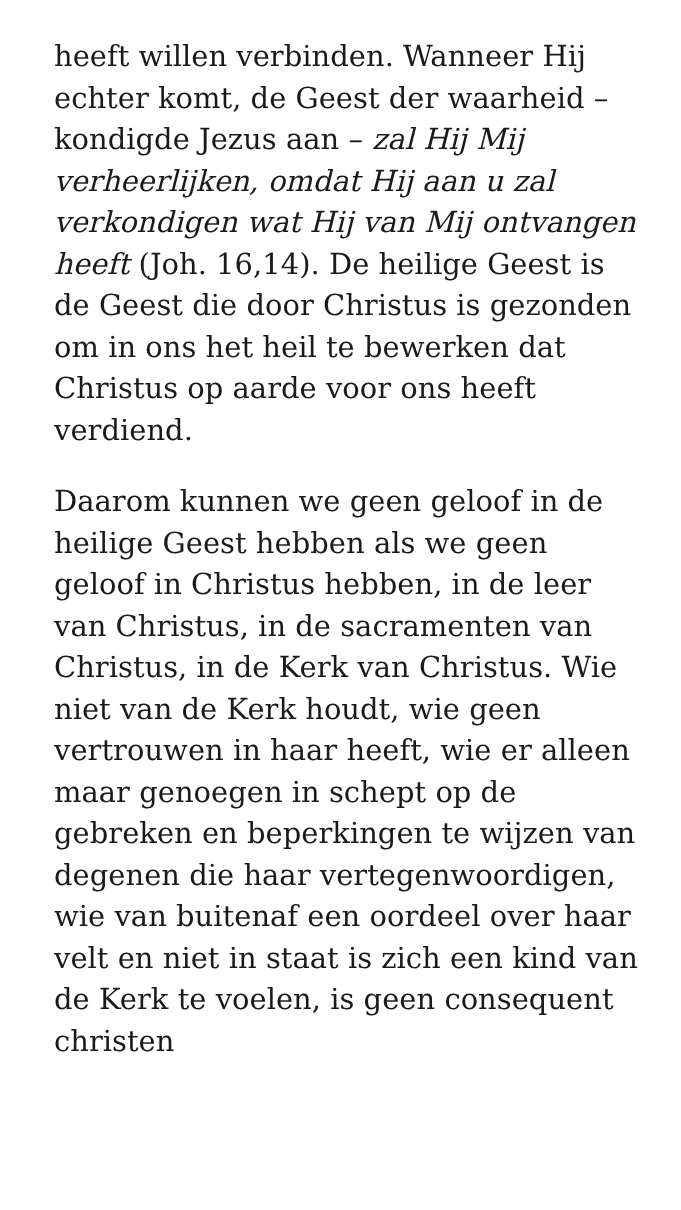heeft willen verbinden. Wanneer Hij echter komt, de Geest der waarheid – kondigde Jezus aan – zal Hij Mij verheerlijken, omdat Hij aan u zal verkondigen wat Hij van Mij ontvangen heeft (Joh. 16,14). De heilige Geest is de Geest die door Christus is gezonden om in ons het heil te bewerken dat Christus op aarde voor ons heeft verdiend.
Daarom kunnen we geen geloof in de heilige Geest hebben als we geen geloof in Christus hebben, in de leer van Christus, in de sacramenten van Christus, in de Kerk van Christus. Wie niet van de Kerk houdt, wie geen vertrouwen in haar heeft, wie er alleen maar genoegen in schept op de gebreken en beperkingen te wijzen van degenen die haar vertegenwoordigen, wie van buitenaf een oordeel over haar velt en niet in staat is zich een kind van de Kerk te voelen, is geen consequent christen